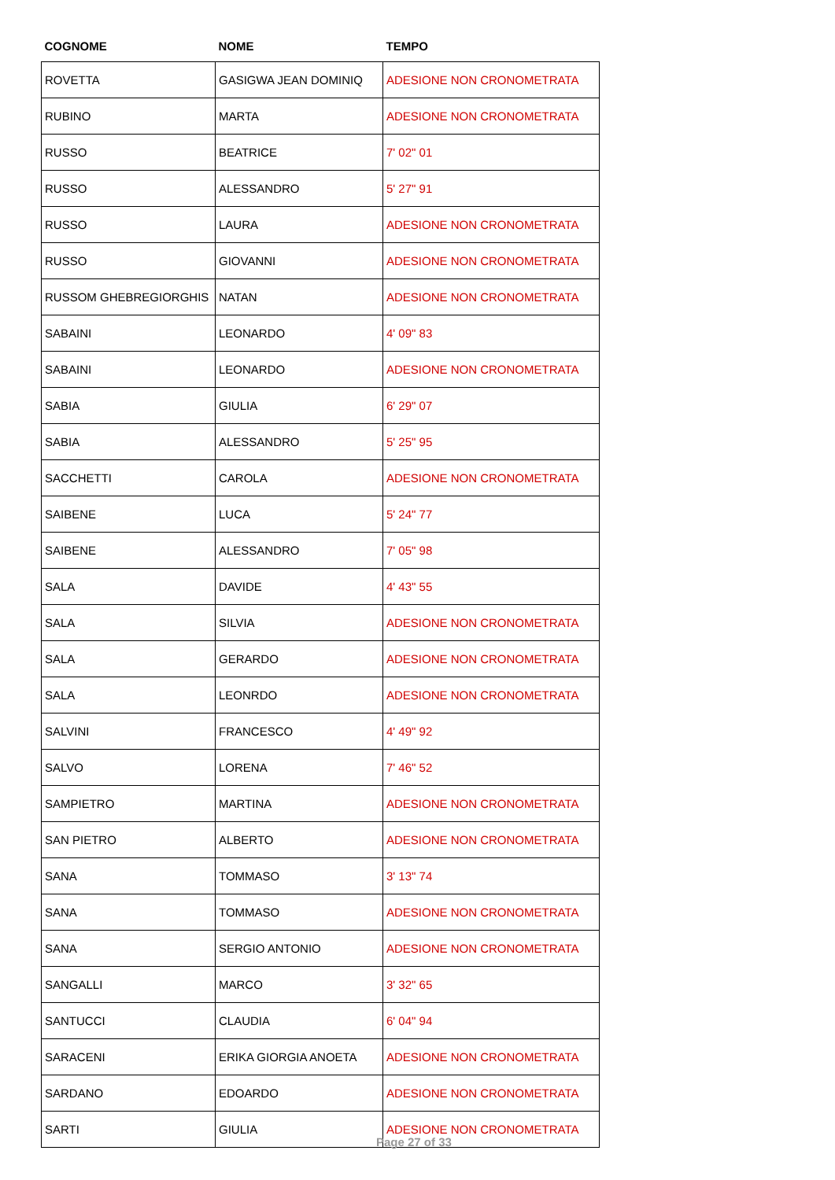| COGNOME | NOME | TEMPO |
| --- | --- | --- |
| ROVETTA | GASIGWA JEAN DOMINIQ | ADESIONE NON CRONOMETRATA |
| RUBINO | MARTA | ADESIONE NON CRONOMETRATA |
| RUSSO | BEATRICE | 7' 02" 01 |
| RUSSO | ALESSANDRO | 5' 27" 91 |
| RUSSO | LAURA | ADESIONE NON CRONOMETRATA |
| RUSSO | GIOVANNI | ADESIONE NON CRONOMETRATA |
| RUSSOM GHEBREGIORGHIS | NATAN | ADESIONE NON CRONOMETRATA |
| SABAINI | LEONARDO | 4' 09" 83 |
| SABAINI | LEONARDO | ADESIONE NON CRONOMETRATA |
| SABIA | GIULIA | 6' 29" 07 |
| SABIA | ALESSANDRO | 5' 25" 95 |
| SACCHETTI | CAROLA | ADESIONE NON CRONOMETRATA |
| SAIBENE | LUCA | 5' 24" 77 |
| SAIBENE | ALESSANDRO | 7' 05" 98 |
| SALA | DAVIDE | 4' 43" 55 |
| SALA | SILVIA | ADESIONE NON CRONOMETRATA |
| SALA | GERARDO | ADESIONE NON CRONOMETRATA |
| SALA | LEONRDO | ADESIONE NON CRONOMETRATA |
| SALVINI | FRANCESCO | 4' 49" 92 |
| SALVO | LORENA | 7' 46" 52 |
| SAMPIETRO | MARTINA | ADESIONE NON CRONOMETRATA |
| SAN PIETRO | ALBERTO | ADESIONE NON CRONOMETRATA |
| SANA | TOMMASO | 3' 13" 74 |
| SANA | TOMMASO | ADESIONE NON CRONOMETRATA |
| SANA | SERGIO ANTONIO | ADESIONE NON CRONOMETRATA |
| SANGALLI | MARCO | 3' 32" 65 |
| SANTUCCI | CLAUDIA | 6' 04" 94 |
| SARACENI | ERIKA GIORGIA ANOETA | ADESIONE NON CRONOMETRATA |
| SARDANO | EDOARDO | ADESIONE NON CRONOMETRATA |
| SARTI | GIULIA | ADESIONE NON CRONOMETRATA |
Page 27 of 33